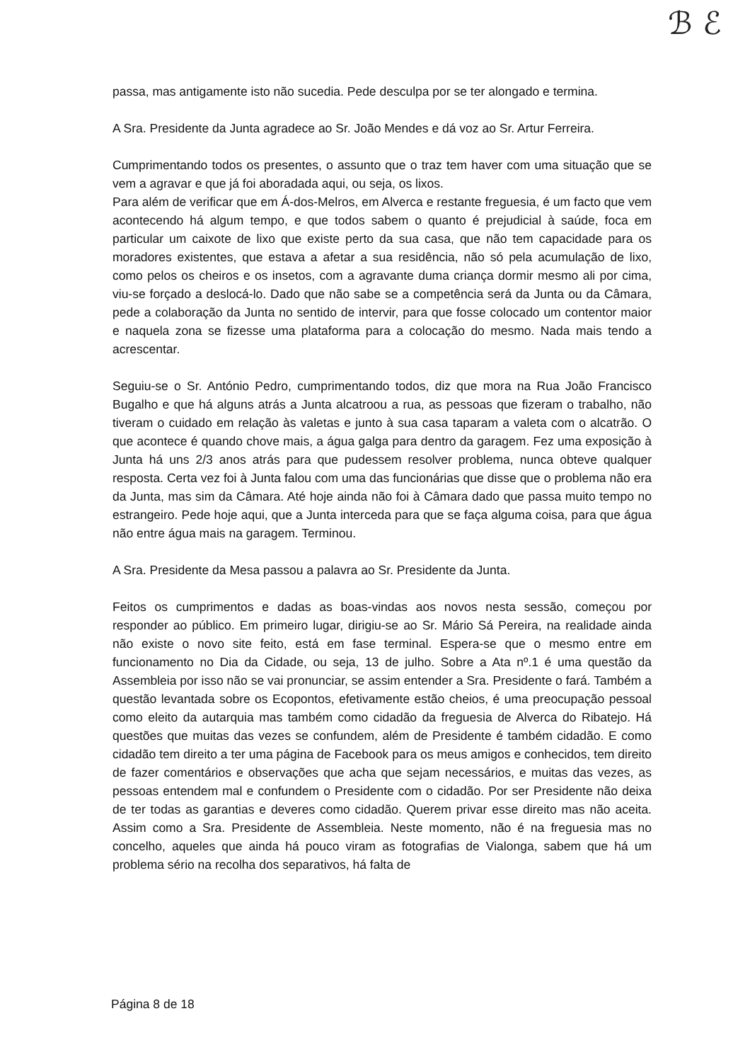ℬ ℰ
passa, mas antigamente isto não sucedia. Pede desculpa por se ter alongado e termina.
A Sra. Presidente da Junta agradece ao Sr. João Mendes e dá voz ao Sr. Artur Ferreira.
Cumprimentando todos os presentes, o assunto que o traz tem haver com uma situação que se vem a agravar e que já foi aboradada aqui, ou seja, os lixos.
Para além de verificar que em Á-dos-Melros, em Alverca e restante freguesia, é um facto que vem acontecendo há algum tempo, e que todos sabem o quanto é prejudicial à saúde, foca em particular um caixote de lixo que existe perto da sua casa, que não tem capacidade para os moradores existentes, que estava a afetar a sua residência, não só pela acumulação de lixo, como pelos os cheiros e os insetos, com a agravante duma criança dormir mesmo ali por cima, viu-se forçado a deslocá-lo. Dado que não sabe se a competência será da Junta ou da Câmara, pede a colaboração da Junta no sentido de intervir, para que fosse colocado um contentor maior e naquela zona se fizesse uma plataforma para a colocação do mesmo. Nada mais tendo a acrescentar.
Seguiu-se o Sr. António Pedro, cumprimentando todos, diz que mora na Rua João Francisco Bugalho e que há alguns atrás a Junta alcatroou a rua, as pessoas que fizeram o trabalho, não tiveram o cuidado em relação às valetas e junto à sua casa taparam a valeta com o alcatrão. O que acontece é quando chove mais, a água galga para dentro da garagem. Fez uma exposição à Junta há uns 2/3 anos atrás para que pudessem resolver problema, nunca obteve qualquer resposta. Certa vez foi à Junta falou com uma das funcionárias que disse que o problema não era da Junta, mas sim da Câmara. Até hoje ainda não foi à Câmara dado que passa muito tempo no estrangeiro. Pede hoje aqui, que a Junta interceda para que se faça alguma coisa, para que água não entre água mais na garagem. Terminou.
A Sra. Presidente da Mesa passou a palavra ao Sr. Presidente da Junta.
Feitos os cumprimentos e dadas as boas-vindas aos novos nesta sessão, começou por responder ao público. Em primeiro lugar, dirigiu-se ao Sr. Mário Sá Pereira, na realidade ainda não existe o novo site feito, está em fase terminal. Espera-se que o mesmo entre em funcionamento no Dia da Cidade, ou seja, 13 de julho. Sobre a Ata nº.1 é uma questão da Assembleia por isso não se vai pronunciar, se assim entender a Sra. Presidente o fará. Também a questão levantada sobre os Ecopontos, efetivamente estão cheios, é uma preocupação pessoal como eleito da autarquia mas também como cidadão da freguesia de Alverca do Ribatejo. Há questões que muitas das vezes se confundem, além de Presidente é também cidadão. E como cidadão tem direito a ter uma página de Facebook para os meus amigos e conhecidos, tem direito de fazer comentários e observações que acha que sejam necessários, e muitas das vezes, as pessoas entendem mal e confundem o Presidente com o cidadão. Por ser Presidente não deixa de ter todas as garantias e deveres como cidadão. Querem privar esse direito mas não aceita. Assim como a Sra. Presidente de Assembleia. Neste momento, não é na freguesia mas no concelho, aqueles que ainda há pouco viram as fotografias de Vialonga, sabem que há um problema sério na recolha dos separativos, há falta de
Página 8 de 18